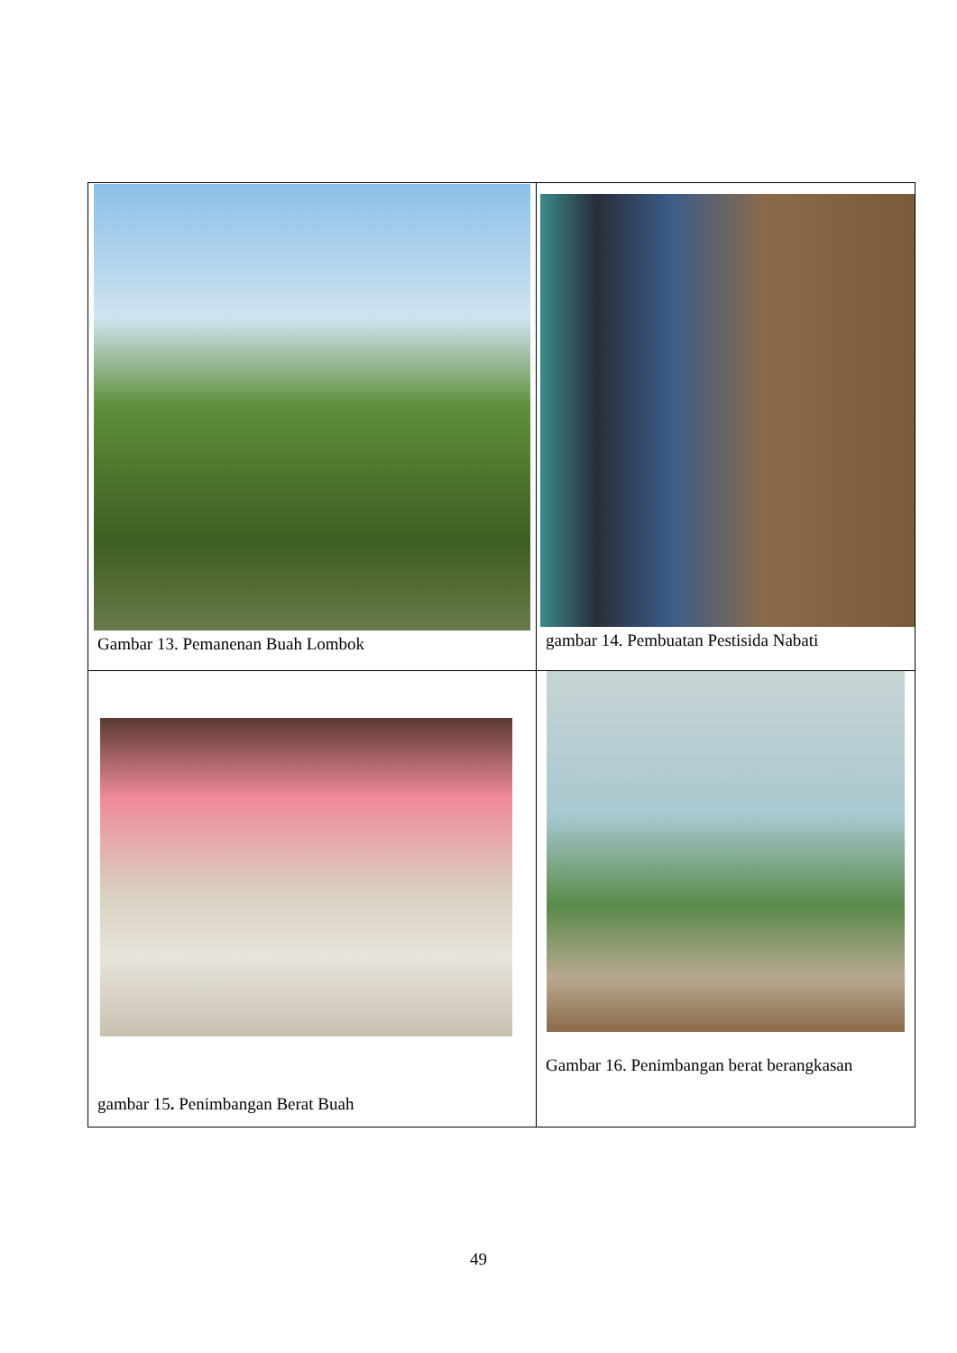| Gambar 13. Pemanenan Buah Lombok | gambar 14. Pembuatan Pestisida Nabati |
| gambar 15 . Penimbangan Berat Buah | Gambar 16. Penimbangan berat berangkasan |
49